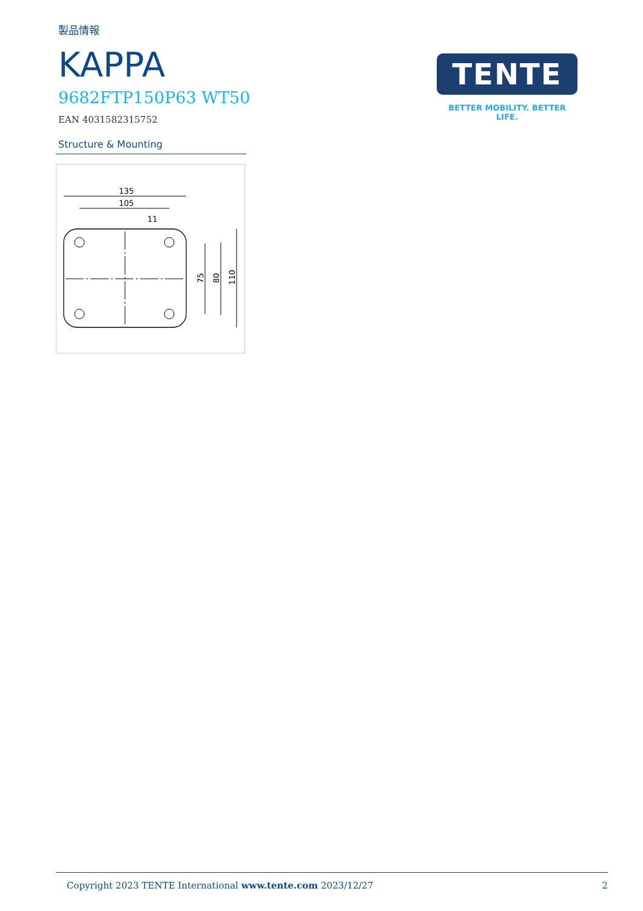製品情報
KAPPA
9682FTP150P63 WT50
EAN 4031582315752
Structure & Mounting
135
105
11
75
80
110
TENTE
BETTER MOBILITY. BETTER LIFE.
Copyright 2023 TENTE International www.tente.com 2023/12/27 2